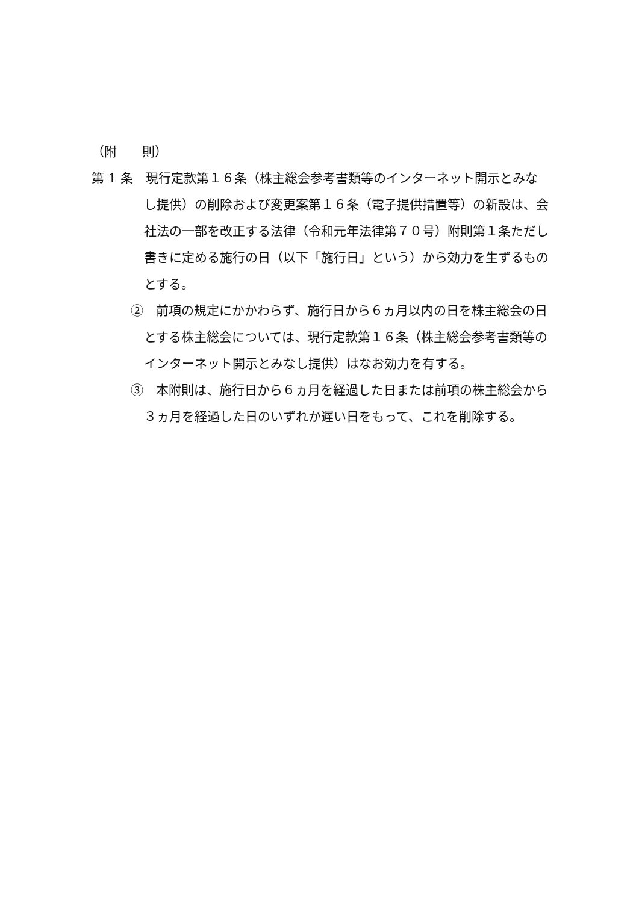（附　　則）
第 1 条　現行定款第１６条（株主総会参考書類等のインターネット開示とみなし提供）の削除および変更案第１６条（電子提供措置等）の新設は、会社法の一部を改正する法律（令和元年法律第７０号）附則第１条ただし書きに定める施行の日（以下「施行日」という）から効力を生ずるものとする。
②　前項の規定にかかわらず、施行日から６ヵ月以内の日を株主総会の日とする株主総会については、現行定款第１６条（株主総会参考書類等のインターネット開示とみなし提供）はなお効力を有する。
③　本附則は、施行日から６ヵ月を経過した日または前項の株主総会から３ヵ月を経過した日のいずれか遅い日をもって、これを削除する。